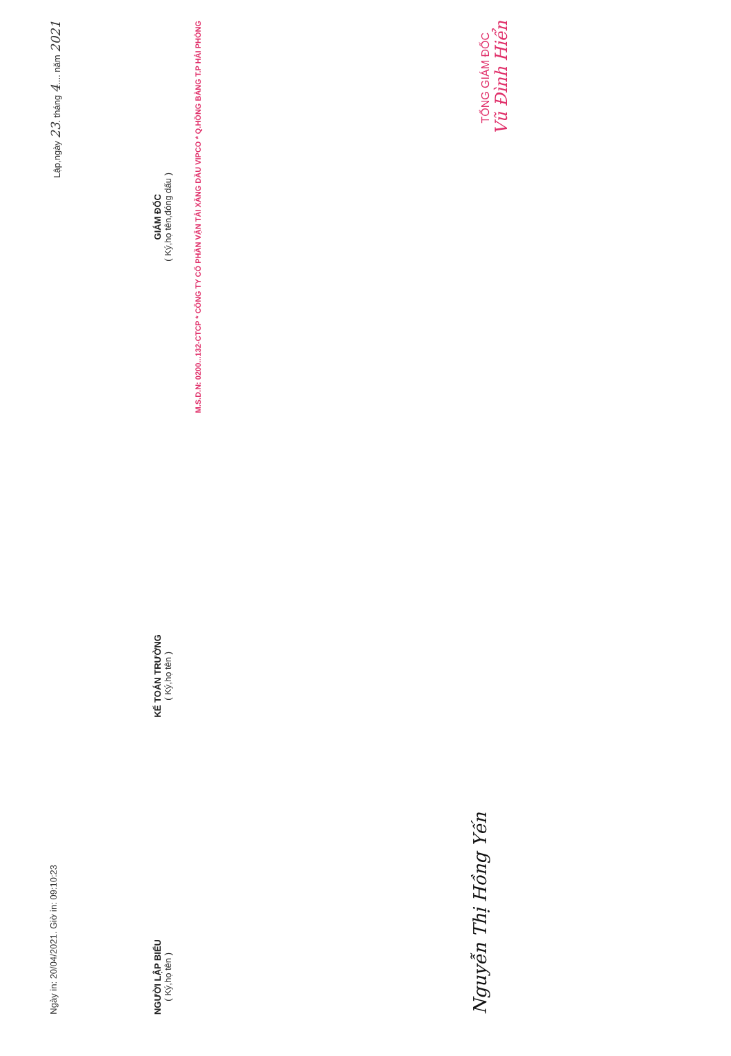Ngày in: 20/04/2021. Giờ in: 09:10:23 Lập,ngày 23. tháng 4.... năm 2021
NGƯỜI LẬP BIỂU
( Ký,họ tên )
KẾ TOÁN TRƯỞNG
( Ký,họ tên )
GIÁM ĐỐC
( Ký,họ tên,đóng dấu )
M.S.D.N: 0200...132-CTCP * CÔNG TY CỔ PHẦN VẬN TẢI XĂNG DẦU VIPCO * Q.HỒNG BÀNG T.P HẢI PHÒNG
Nguyễn Thị Hồng Yến
TỔNG GIÁM ĐỐC
Vũ Đình Hiển